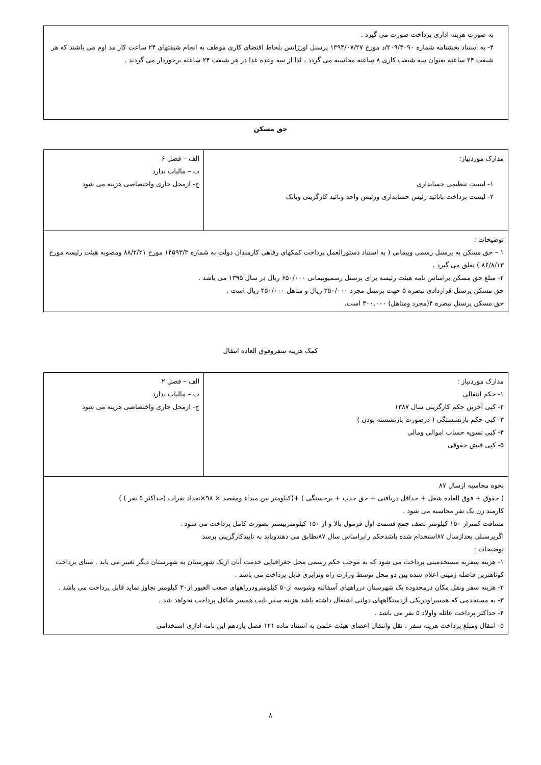به صورت هزینه اداری پرداخت صورت می گیرد .
۴- به استناد بخشنامه شماره ۲۰۹/۴۰۹۰/د مورخ ۱۳۹۴/۰۷/۲۷ پرسنل اورژانس بلحاظ اقتضای کاری موظف به انجام شیفتهای ۲۴ ساعت کار مد اوم می باشند که هر شیفت ۲۴ ساعته بعنوان سه شیفت کاری ۸ ساعته محاسبه می گردد ، لذا از سه وعده غذا در هر شیفت ۲۴ ساعته برخوردار می گردند .
حق مسکن
| مدارک موردنیاز: ۱- لیست تنظیمی حسابداری ۲- لیست پرداخت باتائید رئیس حسابداری ورئیس واحد وتائید کارگزینی وبانک | الف – فصل ۶ ب – مالیات ندارد ج- ازمحل جاری واختصاصی هزینه می شود |
| توضیحات : ۱ – حق مسکن به پرسنل رسمی وپیمانی ( به استناد دستورالعمل پرداخت کمکهای رفاهی کارمندان دولت به شماره ۱۴۵۹۳/۳ مورخ ۸۸/۲/۲۱ ومصوبه هیئت رئیسه مورخ ۸۶/۸/۱۳ ) تعلق می گیرد . ۲- مبلغ حق مسکن براساس نامه هیئت رئیسه برای پرسنل رسمیوپیمانی ۶۵۰/۰۰۰ ریال در سال ۱۳۹۵ می باشد . حق مسکن پرسنل قراردادی تبصره ۵ جهت پرسنل مجرد ۳۵۰/۰۰۰ ریال و متاهل ۴۵۰/۰۰۰ ریال است . حق مسکن پرسنل تبصره ۴(مجرد ومتاهل) ۴۰۰,۰۰۰ است. | |
کمک هزینه سفروفوق العاده انتقال
| مدارک موردنیاز : ۱- حکم انتقالی ۲- کپی آخرین حکم کارگزینی سال ۱۳۸۷ ۳- کپی حکم بازنشستگی ( درصورت بازنشسته بودن ) ۴- کپی تسویه حساب اموالی ومالی ۵- کپی فیش حقوقی | الف – فصل ۲ ب – مالیات ندارد ج- ازمحل جاری واختصاصی هزینه می شود |
| نحوه محاسبه ازسال ۸۷ ( حقوق + فوق العاده شغل + حداقل دریافتی + حق جذب + برجستگی ) +(کیلومتر بین مبداء ومقصد × ۹۸×تعداد نفرات (حداکثر ۵ نفر ) ) کارمند زن یک نفر محاسبه می شود . مسافت کمتراز ۱۵۰ کیلومتر نصف جمع قسمت اول فرمول بالا و از ۱۵۰ کیلومتربیشتر بصورت کامل پرداخت می شود . اگرپرسنلی بعدازسال ۸۷استخدام شده باشدحکم رابراساس سال ۸۷تطابق می دهندوباید به تاییدکارگزینی برسد توضیحات : ۱- هزینه سفربه مستخدمینی پرداخت می شود که به موجب حکم رسمی محل جغرافیایی خدمت آنان ازیک شهرستان به شهرستان دیگر تغییر می یابد . مبنای پرداخت کوتاهترین فاصله زمینی اعلام شده بین دو محل توسط وزارت راه وترابری قابل پرداخت می باشد . ۲- هزینه سفر ونقل مکان درمحدوده یک شهرستان درراههای آسفالته وشوسه از۵۰ کیلومترودرراههای صعب العبور از۳۰ کیلومتر تجاوز نماید قابل پرداخت می باشد . ۳- به مستخدمی که همسراودریکی ازدستگاههای دولتی اشتغال داشته باشد هزینه سفر بابت همسر شاغل پرداخت نخواهد شد . ۴- حداکثر پرداخت عائله واولاد ۵ نفر می باشد . ۵- انتقال ومبلغ پرداخت هزینه سفر ، نقل وانتقال اعضای هیئت علمی به استناد ماده ۱۲۱ فصل یازدهم این نامه اداری استخدامی | |
۸